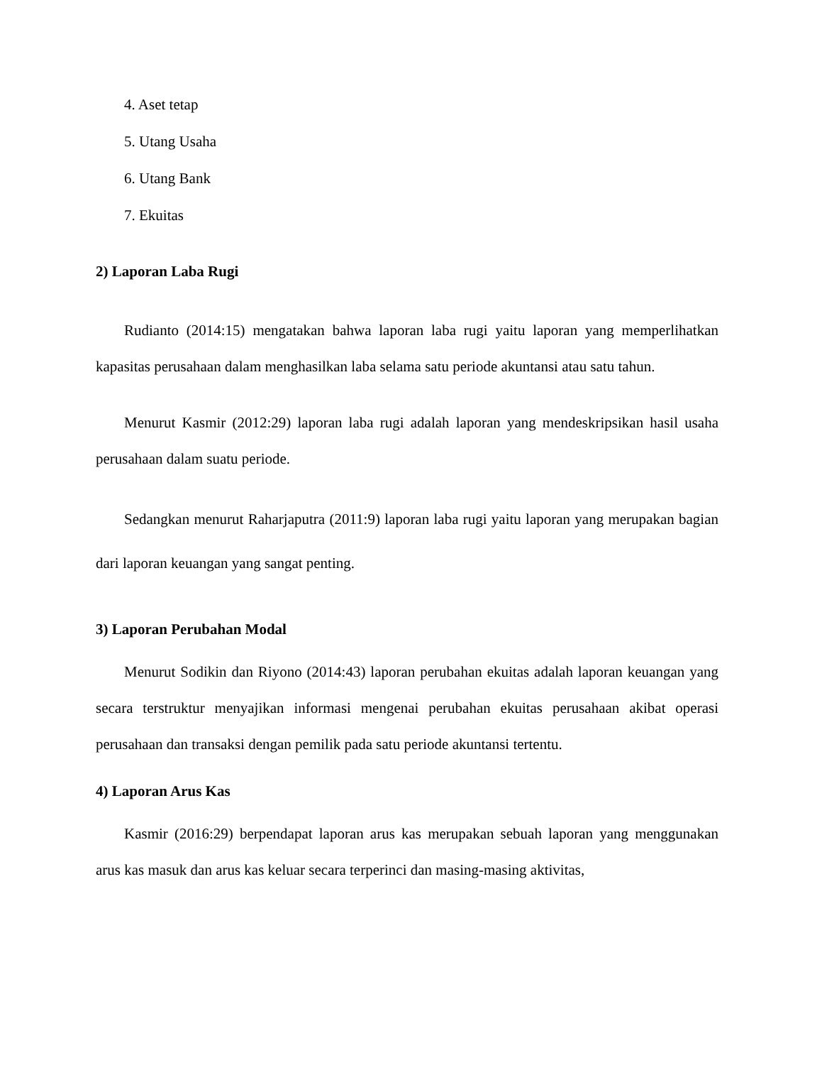4. Aset tetap
5. Utang Usaha
6. Utang Bank
7. Ekuitas
2) Laporan Laba Rugi
Rudianto (2014:15) mengatakan bahwa laporan laba rugi yaitu laporan yang memperlihatkan kapasitas perusahaan dalam menghasilkan laba selama satu periode akuntansi atau satu tahun.
Menurut Kasmir (2012:29) laporan laba rugi adalah laporan yang mendeskripsikan hasil usaha perusahaan dalam suatu periode.
Sedangkan menurut Raharjaputra (2011:9) laporan laba rugi yaitu laporan yang merupakan bagian dari laporan keuangan yang sangat penting.
3) Laporan Perubahan Modal
Menurut Sodikin dan Riyono (2014:43) laporan perubahan ekuitas adalah laporan keuangan yang secara terstruktur menyajikan informasi mengenai perubahan ekuitas perusahaan akibat operasi perusahaan dan transaksi dengan pemilik pada satu periode akuntansi tertentu.
4) Laporan Arus Kas
Kasmir (2016:29) berpendapat laporan arus kas merupakan sebuah laporan yang menggunakan arus kas masuk dan arus kas keluar secara terperinci dan masing-masing aktivitas,